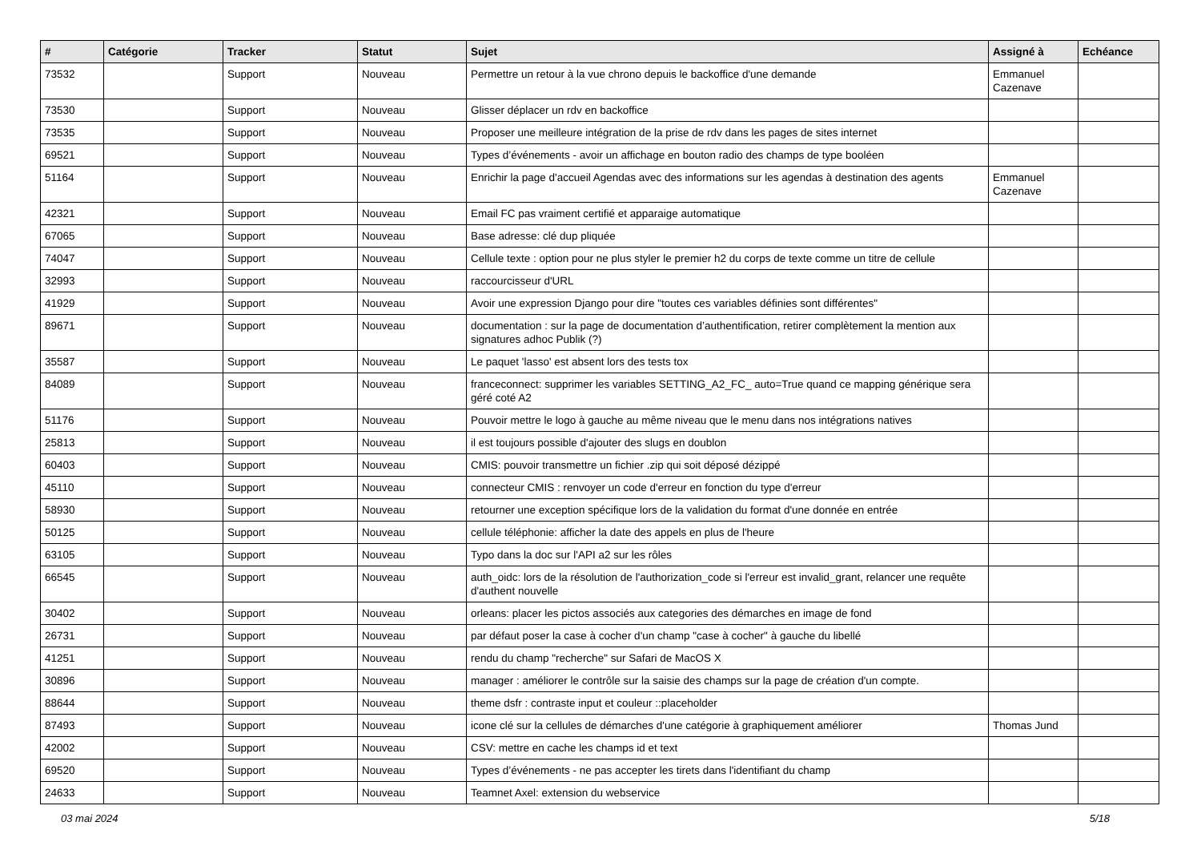| # | Catégorie | Tracker | Statut | Sujet | Assigné à | Echéance |
| --- | --- | --- | --- | --- | --- | --- |
| 73532 | | Support | Nouveau | Permettre un retour à la vue chrono depuis le backoffice d'une demande | Emmanuel Cazenave | |
| 73530 | | Support | Nouveau | Glisser déplacer un rdv en backoffice | | |
| 73535 | | Support | Nouveau | Proposer une meilleure intégration de la prise de rdv dans les pages de sites internet | | |
| 69521 | | Support | Nouveau | Types d’événements - avoir un affichage en bouton radio des champs de type booléen | | |
| 51164 | | Support | Nouveau | Enrichir la page d'accueil Agendas avec des informations sur les agendas à destination des agents | Emmanuel Cazenave | |
| 42321 | | Support | Nouveau | Email FC pas vraiment certifié et apparaige automatique | | |
| 67065 | | Support | Nouveau | Base adresse: clé dup pliquée | | |
| 74047 | | Support | Nouveau | Cellule texte : option pour ne plus styler le premier h2 du corps de texte comme un titre de cellule | | |
| 32993 | | Support | Nouveau | raccourcisseur d'URL | | |
| 41929 | | Support | Nouveau | Avoir une expression Django pour dire "toutes ces variables définies sont différentes" | | |
| 89671 | | Support | Nouveau | documentation : sur la page de documentation d’authentification, retirer complètement la mention aux signatures adhoc Publik (?) | | |
| 35587 | | Support | Nouveau | Le paquet 'lasso' est absent lors des tests tox | | |
| 84089 | | Support | Nouveau | franceconnect: supprimer les variables SETTING_A2_FC_ auto=True quand ce mapping générique sera géré coté A2 | | |
| 51176 | | Support | Nouveau | Pouvoir mettre le logo à gauche au même niveau que le menu dans nos intégrations natives | | |
| 25813 | | Support | Nouveau | il est toujours possible d'ajouter des slugs en doublon | | |
| 60403 | | Support | Nouveau | CMIS: pouvoir transmettre un fichier .zip qui soit déposé dézippé | | |
| 45110 | | Support | Nouveau | connecteur CMIS : renvoyer un code d'erreur en fonction du type d'erreur | | |
| 58930 | | Support | Nouveau | retourner une exception spécifique lors de la validation du format d'une donnée en entrée | | |
| 50125 | | Support | Nouveau | cellule téléphonie: afficher la date des appels en plus de l'heure | | |
| 63105 | | Support | Nouveau | Typo dans la doc sur l'API a2 sur les rôles | | |
| 66545 | | Support | Nouveau | auth_oidc: lors de la résolution de l'authorization_code si l'erreur est invalid_grant, relancer une requête d'authent nouvelle | | |
| 30402 | | Support | Nouveau | orleans: placer les pictos associés aux categories des démarches en image de fond | | |
| 26731 | | Support | Nouveau | par défaut poser la case à cocher d'un champ "case à cocher" à gauche du libellé | | |
| 41251 | | Support | Nouveau | rendu du champ "recherche" sur Safari de MacOS X | | |
| 30896 | | Support | Nouveau | manager : améliorer le contrôle sur la saisie des champs sur la page de création d'un compte. | | |
| 88644 | | Support | Nouveau | theme dsfr : contraste input et couleur ::placeholder | | |
| 87493 | | Support | Nouveau | icone clé sur la cellules de démarches d'une catégorie à graphiquement améliorer | Thomas Jund | |
| 42002 | | Support | Nouveau | CSV: mettre en cache les champs id et text | | |
| 69520 | | Support | Nouveau | Types d’événements - ne pas accepter les tirets dans l'identifiant du champ | | |
| 24633 | | Support | Nouveau | Teamnet Axel: extension du webservice | | |
03 mai 2024 5/18